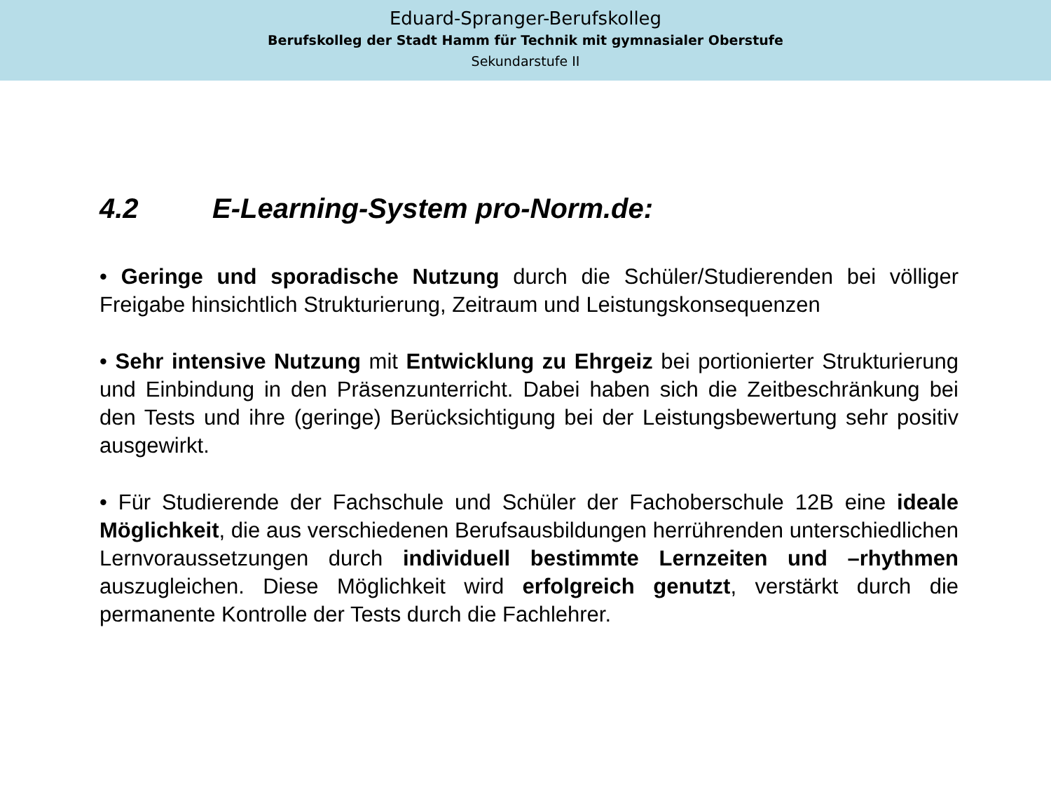Eduard-Spranger-Berufskolleg
Berufskolleg der Stadt Hamm für Technik mit gymnasialer Oberstufe
Sekundarstufe II
4.2 E-Learning-System pro-Norm.de:
• Geringe und sporadische Nutzung durch die Schüler/Studierenden bei völliger Freigabe hinsichtlich Strukturierung, Zeitraum und Leistungskonsequenzen
• Sehr intensive Nutzung mit Entwicklung zu Ehrgeiz bei portionierter Strukturierung und Einbindung in den Präsenzunterricht. Dabei haben sich die Zeitbeschränkung bei den Tests und ihre (geringe) Berücksichtigung bei der Leistungsbewertung sehr positiv ausgewirkt.
• Für Studierende der Fachschule und Schüler der Fachoberschule 12B eine ideale Möglichkeit, die aus verschiedenen Berufsausbildungen herrührenden unterschiedlichen Lernvoraussetzungen durch individuell bestimmte Lernzeiten und –rhythmen auszugleichen. Diese Möglichkeit wird erfolgreich genutzt, verstärkt durch die permanente Kontrolle der Tests durch die Fachlehrer.